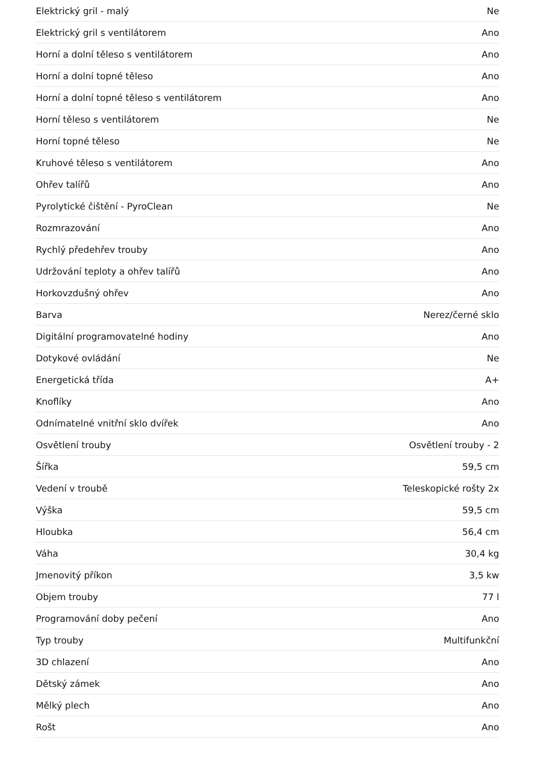| Elektrický gril - malý | Ne |
| Elektrický gril s ventilátorem | Ano |
| Horní a dolní těleso s ventilátorem | Ano |
| Horní a dolní topné těleso | Ano |
| Horní a dolní topné těleso s ventilátorem | Ano |
| Horní těleso s ventilátorem | Ne |
| Horní topné těleso | Ne |
| Kruhové těleso s ventilátorem | Ano |
| Ohřev talířů | Ano |
| Pyrolytické čištění - PyroClean | Ne |
| Rozmrazování | Ano |
| Rychlý předehřev trouby | Ano |
| Udržování teploty a ohřev talířů | Ano |
| Horkovzdušný ohřev | Ano |
| Barva | Nerez/černé sklo |
| Digitální programovatelné hodiny | Ano |
| Dotykové ovládání | Ne |
| Energetická třída | A+ |
| Knoflíky | Ano |
| Odnímatelné vnitřní sklo dvířek | Ano |
| Osvětlení trouby | Osvětlení trouby - 2 |
| Šířka | 59,5 cm |
| Vedení v troubě | Teleskopické rošty 2x |
| Výška | 59,5 cm |
| Hloubka | 56,4 cm |
| Váha | 30,4 kg |
| Jmenovitý příkon | 3,5 kw |
| Objem trouby | 77 l |
| Programování doby pečení | Ano |
| Typ trouby | Multifunkční |
| 3D chlazení | Ano |
| Dětský zámek | Ano |
| Mělký plech | Ano |
| Rošt | Ano |